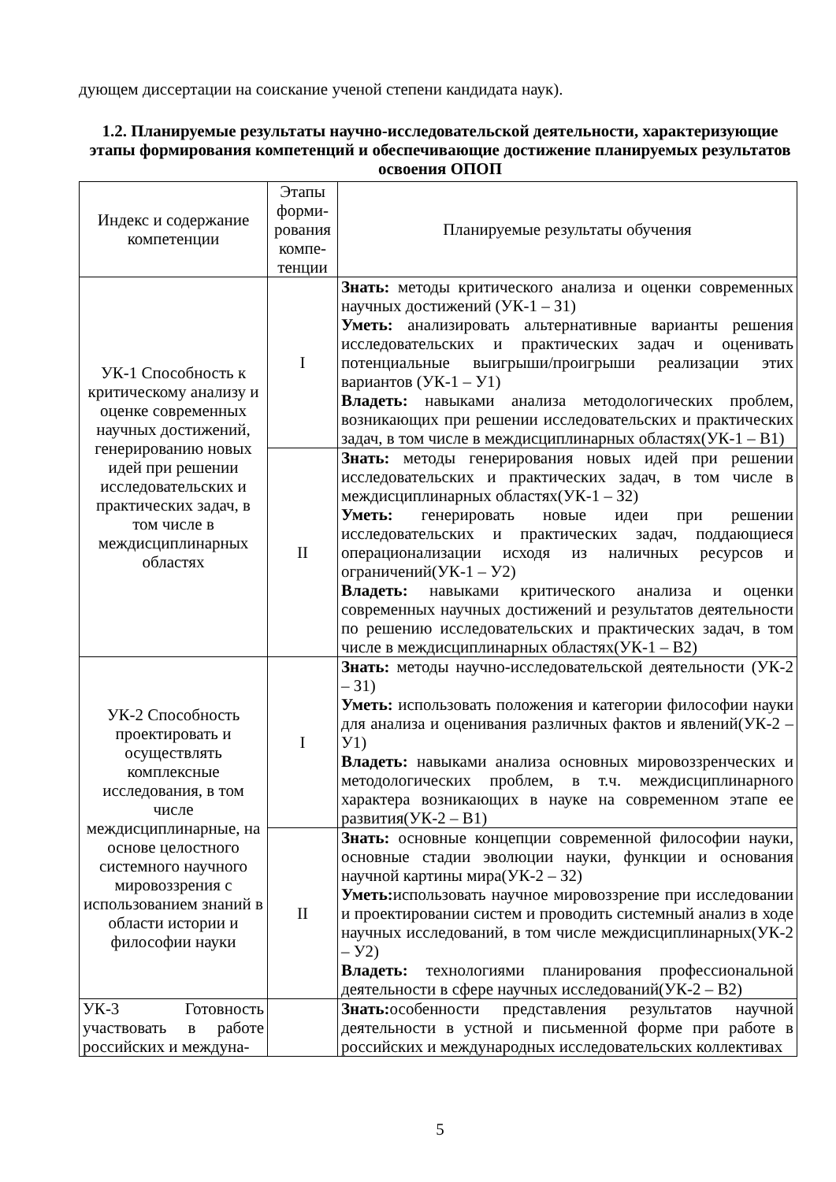дующем диссертации на соискание ученой степени кандидата наук).
1.2. Планируемые результаты научно-исследовательской деятельности, характеризующие этапы формирования компетенций и обеспечивающие достижение планируемых результатов освоения ОПОП
| Индекс и содержание компетенции | Этапы форми-рования компе-тенции | Планируемые результаты обучения |
| --- | --- | --- |
| УК-1 Способность к критическому анализу и оценке современных научных достижений, генерированию новых идей при решении исследовательских и практических задач, в том числе в междисциплинарных областях | I | Знать: методы критического анализа и оценки современных научных достижений (УК-1 – З1) Уметь: анализировать альтернативные варианты решения исследовательских и практических задач и оценивать потенциальные выигрыши/проигрыши реализации этих вариантов (УК-1 – У1) Владеть: навыками анализа методологических проблем, возникающих при решении исследовательских и практических задач, в том числе в междисциплинарных областях(УК-1 – В1) |
| | II | Знать: методы генерирования новых идей при решении исследовательских и практических задач, в том числе в междисциплинарных областях(УК-1 – З2) Уметь: генерировать новые идеи при решении исследовательских и практических задач, поддающиеся операционализации исходя из наличных ресурсов и ограничений(УК-1 – У2) Владеть: навыками критического анализа и оценки современных научных достижений и результатов деятельности по решению исследовательских и практических задач, в том числе в междисциплинарных областях(УК-1 – В2) |
| УК-2 Способность проектировать и осуществлять комплексные исследования, в том числе междисциплинарные, на основе целостного системного научного мировоззрения с использованием знаний в области истории и философии науки | I | Знать: методы научно-исследовательской деятельности (УК-2 – З1) Уметь: использовать положения и категории философии науки для анализа и оценивания различных фактов и явлений(УК-2 – У1) Владеть: навыками анализа основных мировоззренческих и методологических проблем, в т.ч. междисциплинарного характера возникающих в науке на современном этапе ее развития(УК-2 – В1) |
| | II | Знать: основные концепции современной философии науки, основные стадии эволюции науки, функции и основания научной картины мира(УК-2 – З2) Уметь: использовать научное мировоззрение при исследовании и проектировании систем и проводить системный анализ в ходе научных исследований, в том числе междисциплинарных(УК-2 – У2) Владеть: технологиями планирования профессиональной деятельности в сфере научных исследований(УК-2 – В2) |
| УК-3 Готовность участвовать в работе российских и междуна- | | Знать: особенности представления результатов научной деятельности в устной и письменной форме при работе в российских и международных исследовательских коллективах |
5